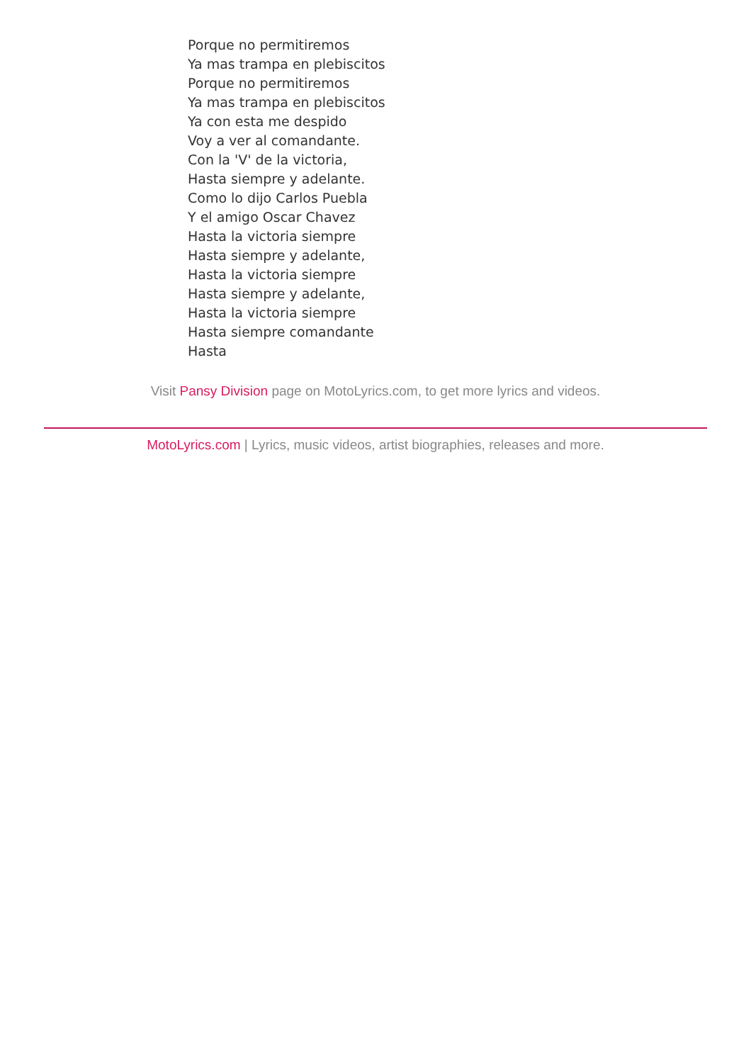Porque no permitiremos
Ya mas trampa en plebiscitos
Porque no permitiremos
Ya mas trampa en plebiscitos
Ya con esta me despido
Voy a ver al comandante.
Con la 'V' de la victoria,
Hasta siempre y adelante.
Como lo dijo Carlos Puebla
Y el amigo Oscar Chavez
Hasta la victoria siempre
Hasta siempre y adelante,
Hasta la victoria siempre
Hasta siempre y adelante,
Hasta la victoria siempre
Hasta siempre comandante
Hasta
Visit Pansy Division page on MotoLyrics.com, to get more lyrics and videos.
MotoLyrics.com | Lyrics, music videos, artist biographies, releases and more.